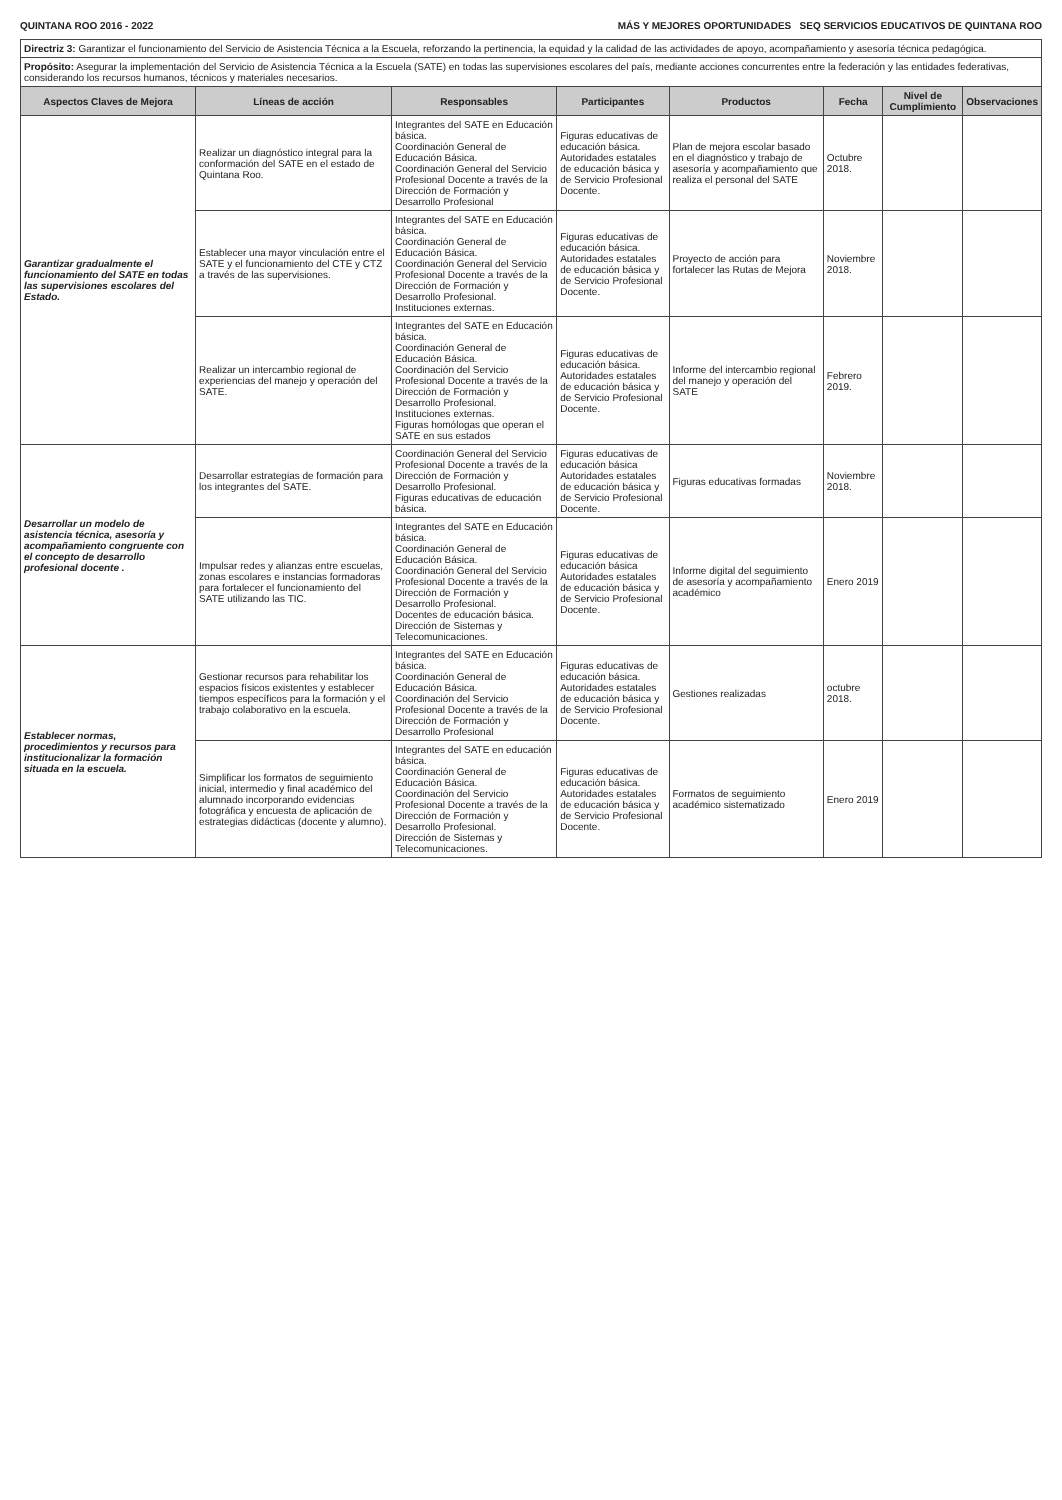QUINTANA ROO 2016 - 2022 MÁS Y MEJORES OPORTUNIDADES SEQ SERVICIOS EDUCATIVOS DE QUINTANA ROO
| Directriz 3: Garantizar el funcionamiento del Servicio de Asistencia Técnica a la Escuela, reforzando la pertinencia, la equidad y la calidad de las actividades de apoyo, acompañamiento y asesoría técnica pedagógica. | | | | | | | |
| Propósito: Asegurar la implementación del Servicio de Asistencia Técnica a la Escuela (SATE) en todas las supervisiones escolares del país, mediante acciones concurrentes entre la federación y las entidades federativas, considerando los recursos humanos, técnicos y materiales necesarios. | | | | | | | |
| Aspectos Claves de Mejora | Líneas de acción | Responsables | Participantes | Productos | Fecha | Nivel de Cumplimiento | Observaciones |
| Garantizar gradualmente el funcionamiento del SATE en todas las supervisiones escolares del Estado. | Realizar un diagnóstico integral para la conformación del SATE en el estado de Quintana Roo. | Integrantes del SATE en Educación básica. Coordinación General de Educación Básica. Coordinación General del Servicio Profesional Docente a través de la Dirección de Formación y Desarrollo Profesional | Figuras educativas de educación básica. Autoridades estatales de educación básica y de Servicio Profesional Docente. | Plan de mejora escolar basado en el diagnóstico y trabajo de asesoría y acompañamiento que realiza el personal del SATE | Octubre 2018. | | |
| | Establecer una mayor vinculación entre el SATE y el funcionamiento del CTE y CTZ a través de las supervisiones. | Integrantes del SATE en Educación básica. Coordinación General de Educación Básica. Coordinación General del Servicio Profesional Docente a través de la Dirección de Formación y Desarrollo Profesional. Instituciones externas. | Figuras educativas de educación básica. Autoridades estatales de educación básica y de Servicio Profesional Docente. | Proyecto de acción para fortalecer las Rutas de Mejora | Noviembre 2018. | | |
| | Realizar un intercambio regional de experiencias del manejo y operación del SATE. | Integrantes del SATE en Educación básica. Coordinación General de Educación Básica. Coordinación del Servicio Profesional Docente a través de la Dirección de Formación y Desarrollo Profesional. Instituciones externas. Figuras homólogas que operan el SATE en sus estados | Figuras educativas de educación básica. Autoridades estatales de educación básica y de Servicio Profesional Docente. | Informe del intercambio regional del manejo y operación del SATE | Febrero 2019. | | |
| Desarrollar un modelo de asistencia técnica, asesoría y acompañamiento congruente con el concepto de desarrollo profesional docente . | Desarrollar estrategias de formación para los integrantes del SATE. | Coordinación General del Servicio Profesional Docente a través de la Dirección de Formación y Desarrollo Profesional. Figuras educativas de educación básica. | Figuras educativas de educación básica Autoridades estatales de educación básica y de Servicio Profesional Docente. | Figuras educativas formadas | Noviembre 2018. | | |
| | Impulsar redes y alianzas entre escuelas, zonas escolares e instancias formadoras para fortalecer el funcionamiento del SATE utilizando las TIC. | Integrantes del SATE en Educación básica. Coordinación General de Educación Básica. Coordinación General del Servicio Profesional Docente a través de la Dirección de Formación y Desarrollo Profesional. Docentes de educación básica. Dirección de Sistemas y Telecomunicaciones. | Figuras educativas de educación básica Autoridades estatales de educación básica y de Servicio Profesional Docente. | Informe digital del seguimiento de asesoría y acompañamiento académico | Enero 2019 | | |
| Establecer normas, procedimientos y recursos para institucionalizar la formación situada en la escuela. | Gestionar recursos para rehabilitar los espacios físicos existentes y establecer tiempos específicos para la formación y el trabajo colaborativo en la escuela. | Integrantes del SATE en Educación básica. Coordinación General de Educación Básica. Coordinación del Servicio Profesional Docente a través de la Dirección de Formación y Desarrollo Profesional | Figuras educativas de educación básica. Autoridades estatales de educación básica y de Servicio Profesional Docente. | Gestiones realizadas | octubre 2018. | | |
| | Simplificar los formatos de seguimiento inicial, intermedio y final académico del alumnado incorporando evidencias fotográfica y encuesta de aplicación de estrategias didácticas (docente y alumno). | Integrantes del SATE en educación básica. Coordinación General de Educación Básica. Coordinación del Servicio Profesional Docente a través de la Dirección de Formación y Desarrollo Profesional. Dirección de Sistemas y Telecomunicaciones. | Figuras educativas de educación básica. Autoridades estatales de educación básica y de Servicio Profesional Docente. | Formatos de seguimiento académico sistematizado | Enero 2019 | | |